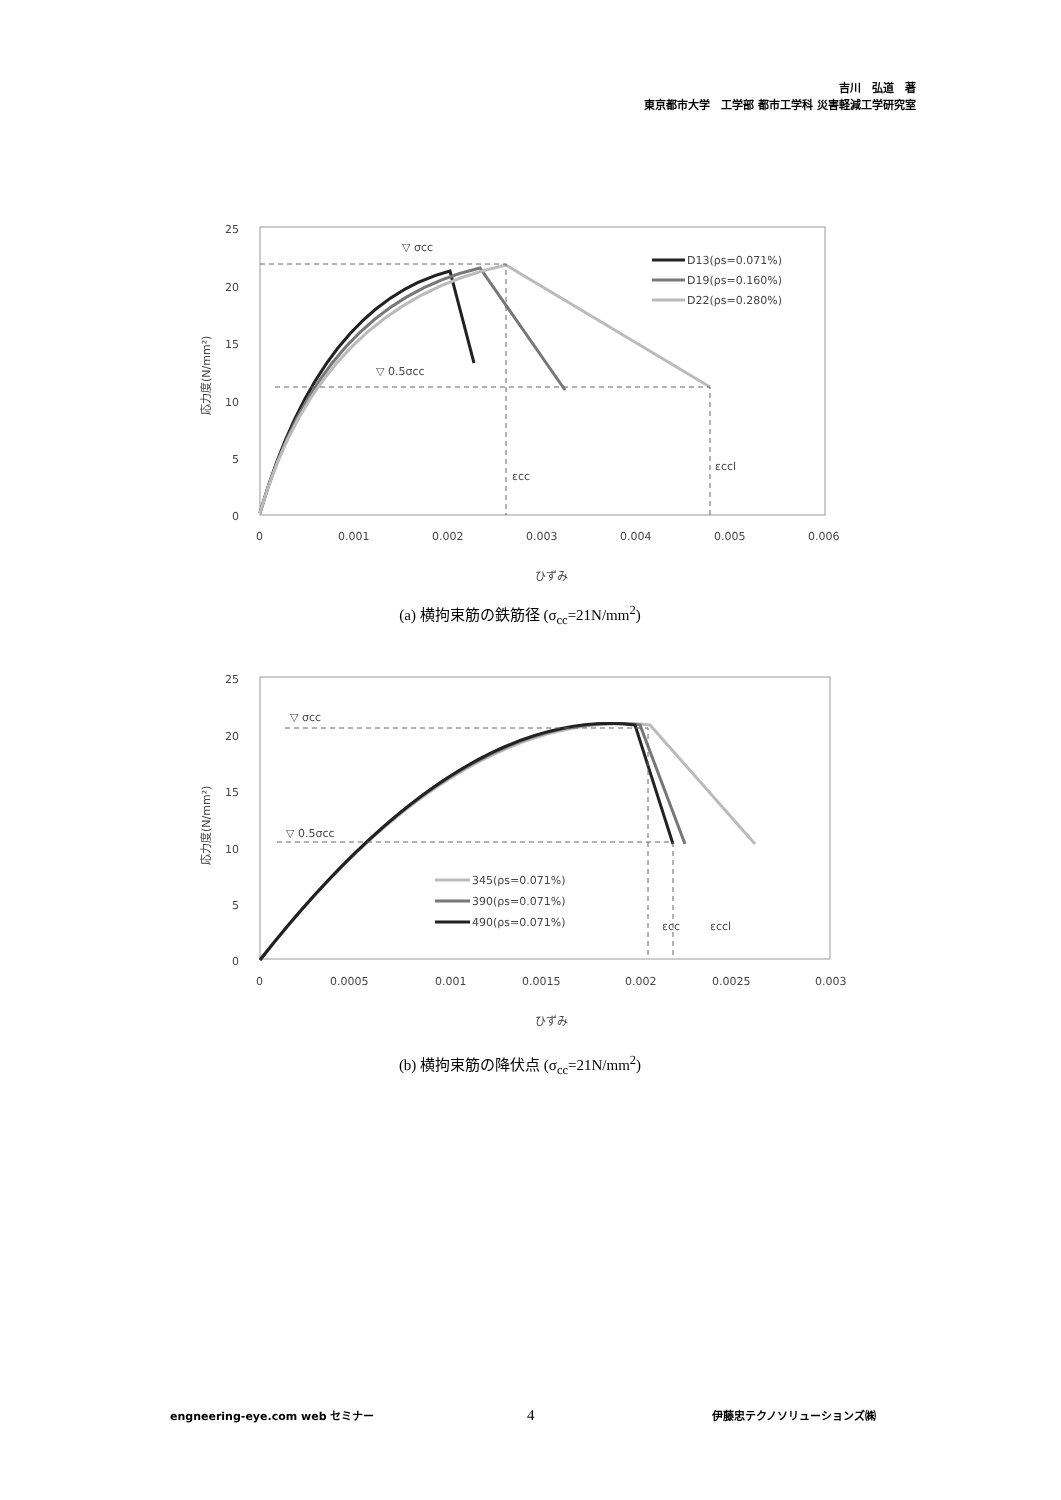吉川　弘道　著
東京都市大学　工学部 都市工学科 災害軽減工学研究室
25
20
15
10
5
0
0
0.001
0.002
0.003
0.004
0.005
0.006
ひずみ
応力度(N/mm²)
▽ σcc
▽ 0.5σcc
εcc
εccl
D13(ρs=0.071%)
D19(ρs=0.160%)
D22(ρs=0.280%)
(a) 横拘束筋の鉄筋径 (σ<sub>cc</sub>=21N/mm<sup>2</sup>)
25
20
15
10
5
0
0
0.0005
0.001
0.0015
0.002
0.0025
0.003
ひずみ
応力度(N/mm²)
▽ σcc
▽ 0.5σcc
εcc
εccl
345(ρs=0.071%)
390(ρs=0.071%)
490(ρs=0.071%)
(b) 横拘束筋の降伏点 (σ<sub>cc</sub>=21N/mm<sup>2</sup>)
engneering-eye.com web セミナー 4 伊藤忠テクノソリューションズ㈱